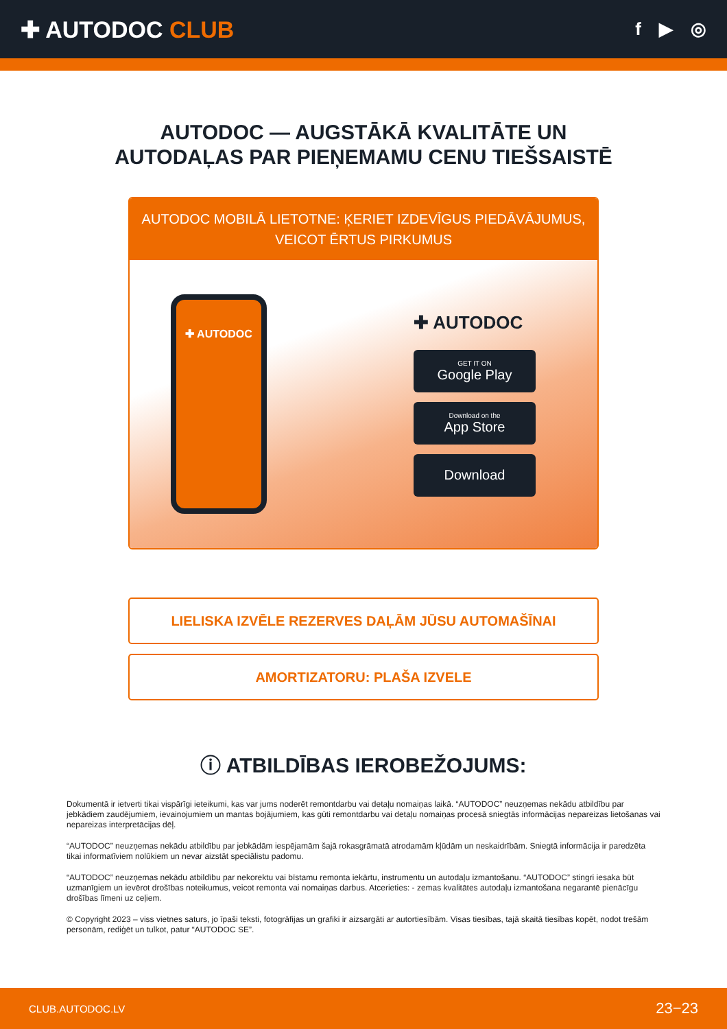✚ AUTODOC CLUB
f ▶ ◎
AUTODOC — AUGSTĀKĀ KVALITĀTE UN
AUTODAĻAS PAR PIEŅEMAMU CENU TIEŠSAISTĒ
AUTODOC MOBILĀ LIETOTNE: ĶERIET IZDEVĪGUS PIEDĀVĀJUMUS, VEICOT ĒRTUS PIRKUMUS
✚ AUTODOC
✚ AUTODOC
GET IT ON
Google Play
Download on the
App Store
Download
LIELISKA IZVĒLE REZERVES DAĻĀM JŪSU AUTOMAŠĪNAI
AMORTIZATORU: PLAŠA IZVELE
ⓘ ATBILDĪBAS IEROBEŽOJUMS:
Dokumentā ir ietverti tikai vispārīgi ieteikumi, kas var jums noderēt remontdarbu vai detaļu nomaiņas laikā. “AUTODOC” neuzņemas nekādu atbildību par jebkādiem zaudējumiem, ievainojumiem un mantas bojājumiem, kas gūti remontdarbu vai detaļu nomaiņas procesā sniegtās informācijas nepareizas lietošanas vai nepareizas interpretācijas dēļ.
“AUTODOC” neuzņemas nekādu atbildību par jebkādām iespējamām šajā rokasgrāmatā atrodamām kļūdām un neskaidrībām. Sniegtā informācija ir paredzēta tikai informatīviem nolūkiem un nevar aizstāt speciālistu padomu.
“AUTODOC” neuzņemas nekādu atbildību par nekorektu vai bīstamu remonta iekārtu, instrumentu un autodaļu izmantošanu. “AUTODOC” stingri iesaka būt uzmanīgiem un ievērot drošības noteikumus, veicot remonta vai nomaiņas darbus. Atcerieties: - zemas kvalitātes autodaļu izmantošana negarantē pienācīgu drošības līmeni uz ceļiem.
© Copyright 2023 – viss vietnes saturs, jo īpaši teksti, fotogrāfijas un grafiki ir aizsargāti ar autortiesībām. Visas tiesības, tajā skaitā tiesības kopēt, nodot trešām personām, rediģēt un tulkot, patur “AUTODOC SE”.
CLUB.AUTODOC.LV 23−23